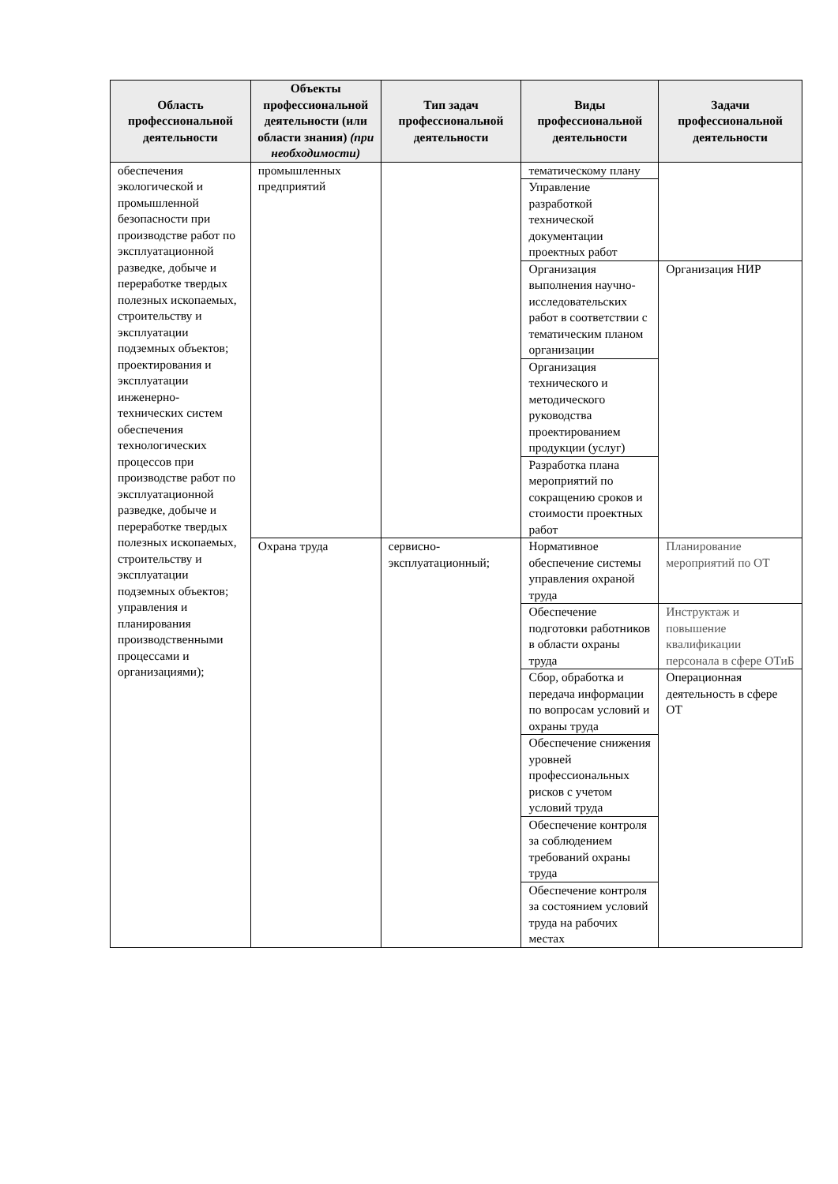| Область профессиональной деятельности | Объекты профессиональной деятельности (или области знания) (при необходимости) | Тип задач профессиональной деятельности | Виды профессиональной деятельности | Задачи профессиональной деятельности |
| --- | --- | --- | --- | --- |
| обеспечения экологической и промышленной безопасности при производстве работ по эксплуатационной разведке, добыче и переработке твердых полезных ископаемых, строительству и эксплуатации подземных объектов; проектирования и эксплуатации инженерно-технических систем обеспечения технологических процессов при производстве работ по эксплуатационной разведке, добыче и переработке твердых полезных ископаемых, строительству и эксплуатации подземных объектов; управления и планирования производственными процессами и организациями); | промышленных предприятий | | тематическому плану | |
| | | | Управление разработкой технической документации проектных работ | |
| | | | Организация выполнения научно-исследовательских работ в соответствии с тематическим планом организации | Организация НИР |
| | | | Организация технического и методического руководства проектированием продукции (услуг) | |
| | | | Разработка плана мероприятий по сокращению сроков и стоимости проектных работ | |
| | Охрана труда | сервисно-эксплуатационный; | Нормативное обеспечение системы управления охраной труда | Планирование мероприятий по ОТ |
| | | | Обеспечение подготовки работников в области охраны труда | Инструктаж и повышение квалификации персонала в сфере ОТиБ |
| | | | Сбор, обработка и передача информации по вопросам условий и охраны труда | Операционная деятельность в сфере ОТ |
| | | | Обеспечение снижения уровней профессиональных рисков с учетом условий труда | |
| | | | Обеспечение контроля за соблюдением требований охраны труда | |
| | | | Обеспечение контроля за состоянием условий труда на рабочих местах | |